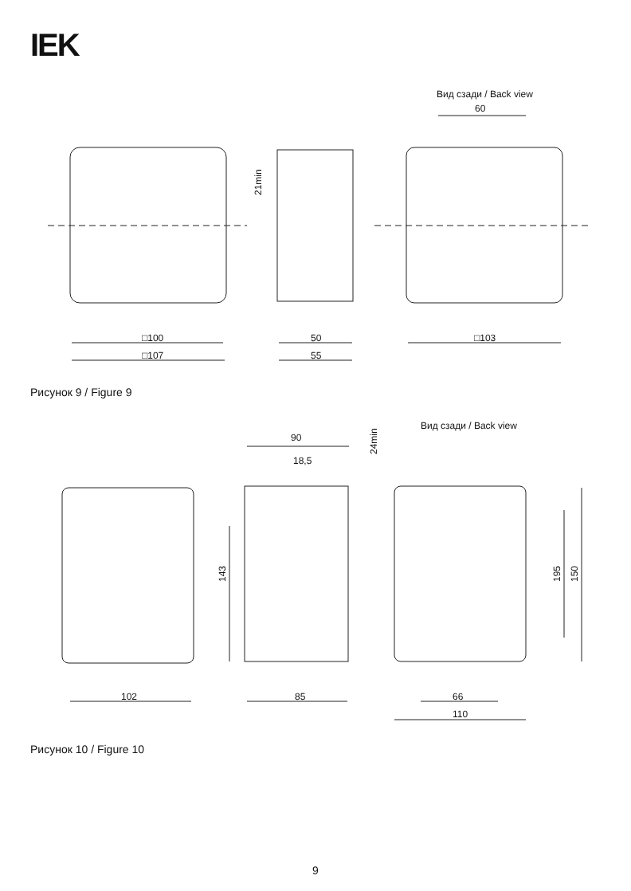IEK
Вид сзади / Back view
60
□100
□107
50
55
□103
21min
Рисунок 9 / Figure 9
Вид сзади / Back view
90
18,5
102
85
66
110
143
195
150
24min
Рисунок 10 / Figure 10
9